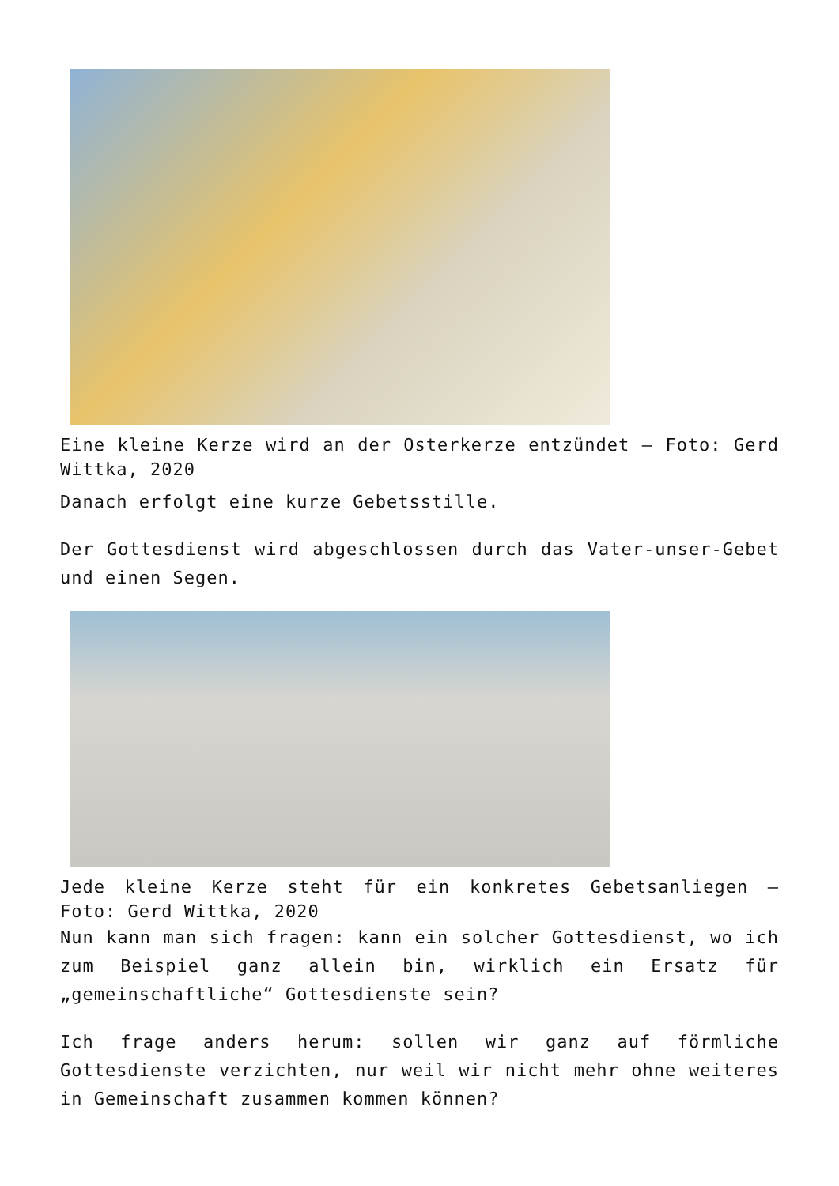Eine kleine Kerze wird an der Osterkerze entzündet – Foto: Gerd Wittka, 2020
Danach erfolgt eine kurze Gebetsstille.
Der Gottesdienst wird abgeschlossen durch das Vater-unser-Gebet und einen Segen.
Jede kleine Kerze steht für ein konkretes Gebetsanliegen – Foto: Gerd Wittka, 2020
Nun kann man sich fragen: kann ein solcher Gottesdienst, wo ich zum Beispiel ganz allein bin, wirklich ein Ersatz für „gemeinschaftliche“ Gottesdienste sein?
Ich frage anders herum: sollen wir ganz auf förmliche Gottesdienste verzichten, nur weil wir nicht mehr ohne weiteres in Gemeinschaft zusammen kommen können?